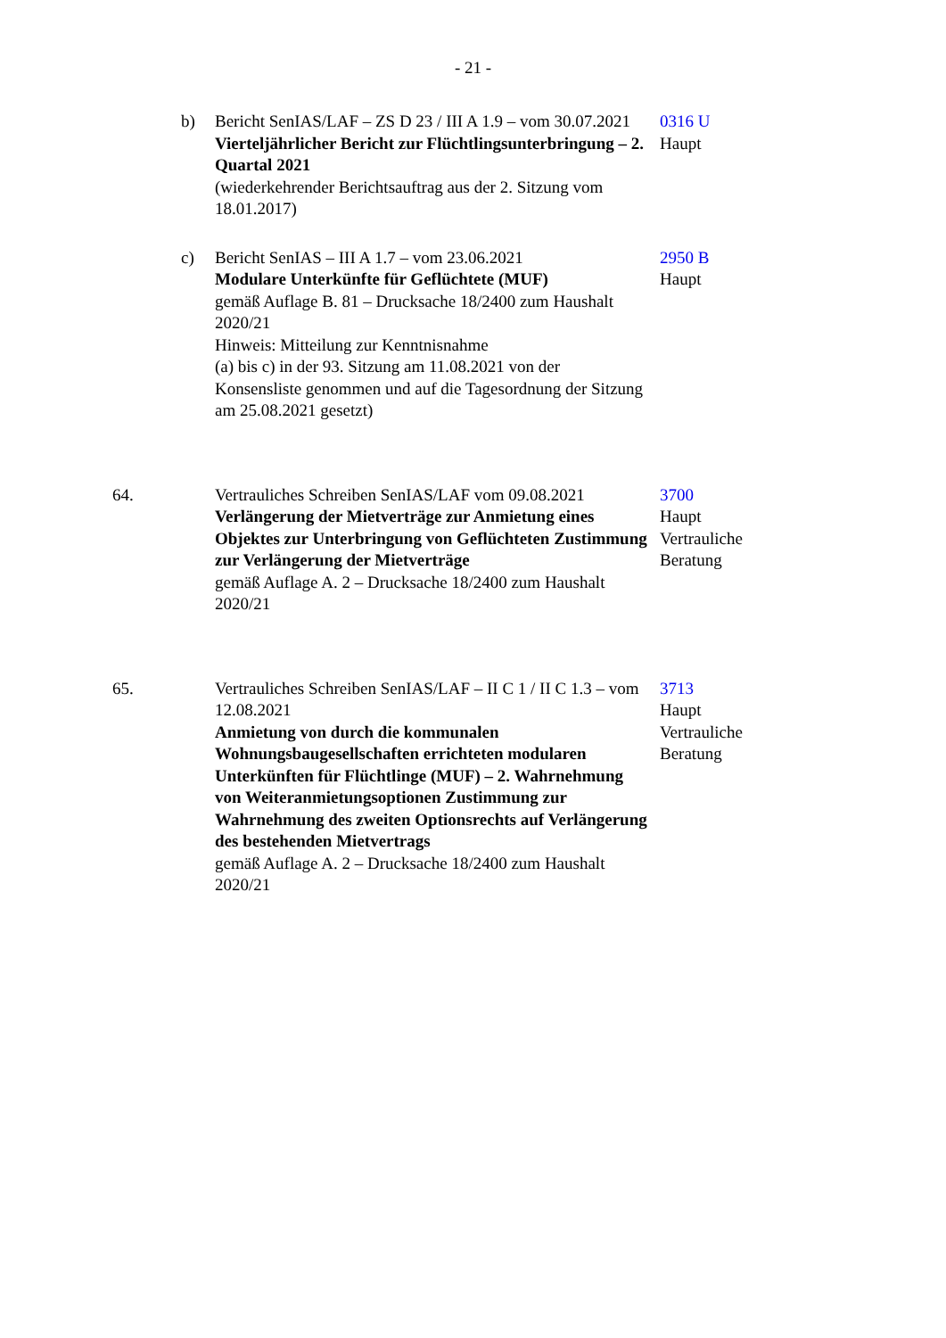- 21 -
b) Bericht SenIAS/LAF – ZS D 23 / III A 1.9 – vom 30.07.2021
Vierteljährlicher Bericht zur Flüchtlingsunterbringung – 2. Quartal 2021
(wiederkehrender Berichtsauftrag aus der 2. Sitzung vom 18.01.2017)
0316 U
Haupt
c) Bericht SenIAS – III A 1.7 – vom 23.06.2021
Modulare Unterkünfte für Geflüchtete (MUF)
gemäß Auflage B. 81 – Drucksache 18/2400 zum Haushalt 2020/21
Hinweis: Mitteilung zur Kenntnisnahme
(a) bis c) in der 93. Sitzung am 11.08.2021 von der Konsensliste genommen und auf die Tagesordnung der Sitzung am 25.08.2021 gesetzt)
2950 B
Haupt
64. Vertrauliches Schreiben SenIAS/LAF vom 09.08.2021
Verlängerung der Mietverträge zur Anmietung eines Objektes zur Unterbringung von Geflüchteten Zustimmung zur Verlängerung der Mietverträge
gemäß Auflage A. 2 – Drucksache 18/2400 zum Haushalt 2020/21
3700
Haupt
Vertrauliche Beratung
65. Vertrauliches Schreiben SenIAS/LAF – II C 1 / II C 1.3 – vom 12.08.2021
Anmietung von durch die kommunalen Wohnungsbaugesellschaften errichteten modularen Unterkünften für Flüchtlinge (MUF) – 2. Wahrnehmung von Weiteranmietungsoptionen Zustimmung zur Wahrnehmung des zweiten Optionsrechts auf Verlängerung des bestehenden Mietvertrags
gemäß Auflage A. 2 – Drucksache 18/2400 zum Haushalt 2020/21
3713
Haupt
Vertrauliche Beratung